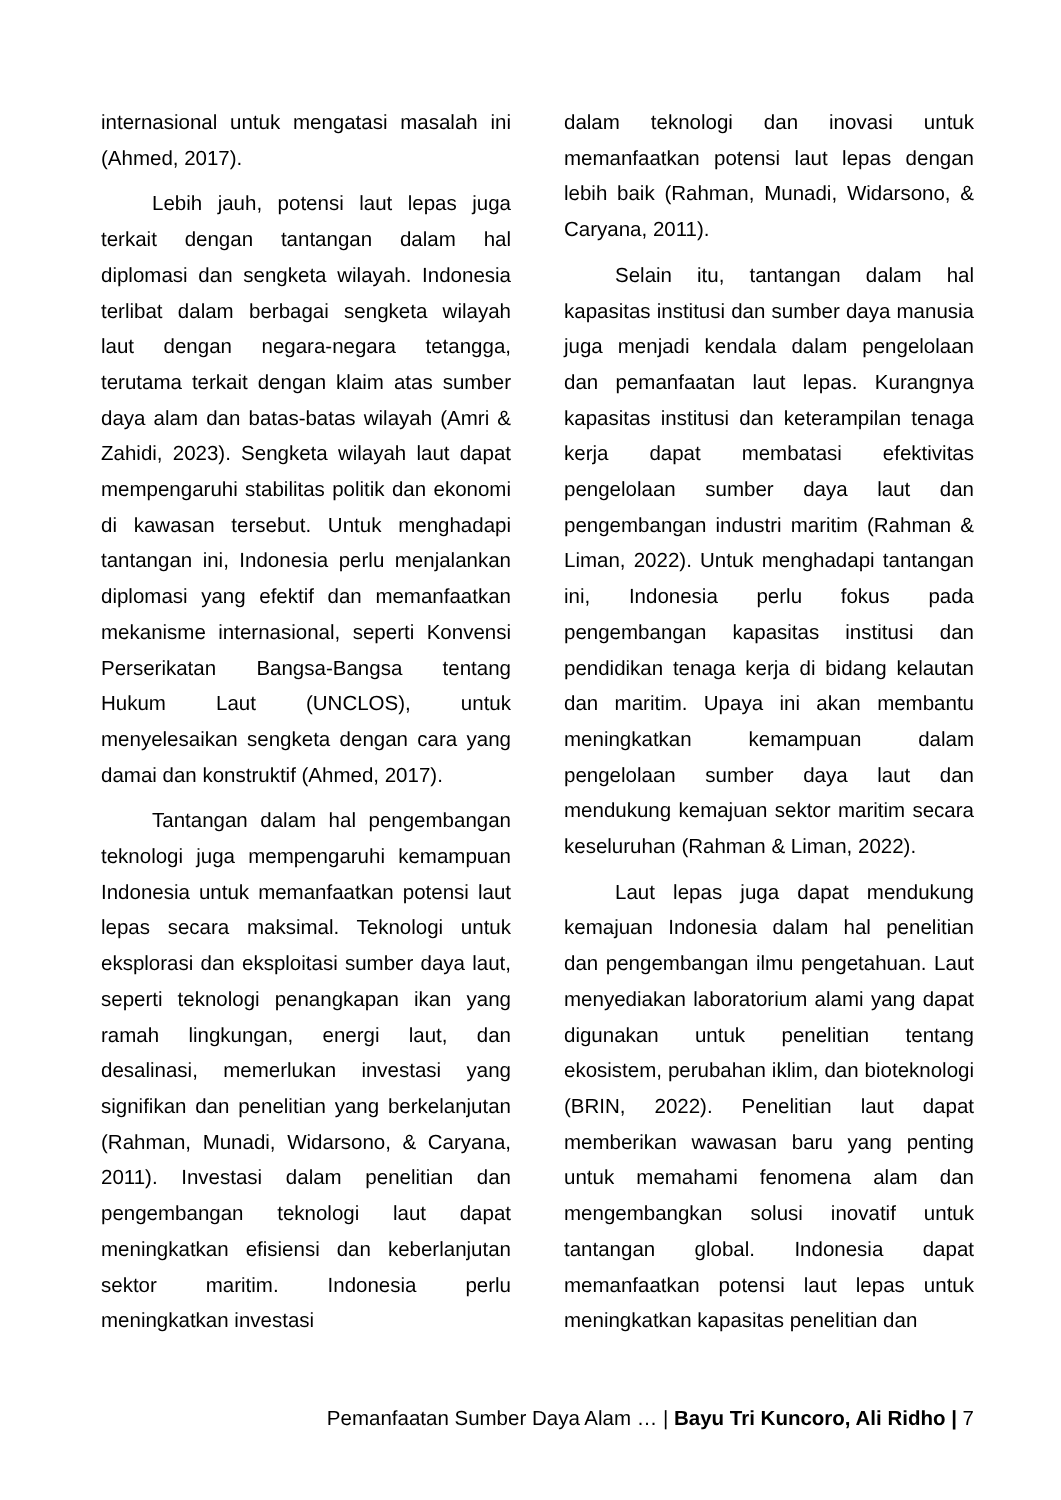internasional untuk mengatasi masalah ini (Ahmed, 2017).
Lebih jauh, potensi laut lepas juga terkait dengan tantangan dalam hal diplomasi dan sengketa wilayah. Indonesia terlibat dalam berbagai sengketa wilayah laut dengan negara-negara tetangga, terutama terkait dengan klaim atas sumber daya alam dan batas-batas wilayah (Amri & Zahidi, 2023). Sengketa wilayah laut dapat mempengaruhi stabilitas politik dan ekonomi di kawasan tersebut. Untuk menghadapi tantangan ini, Indonesia perlu menjalankan diplomasi yang efektif dan memanfaatkan mekanisme internasional, seperti Konvensi Perserikatan Bangsa-Bangsa tentang Hukum Laut (UNCLOS), untuk menyelesaikan sengketa dengan cara yang damai dan konstruktif (Ahmed, 2017).
Tantangan dalam hal pengembangan teknologi juga mempengaruhi kemampuan Indonesia untuk memanfaatkan potensi laut lepas secara maksimal. Teknologi untuk eksplorasi dan eksploitasi sumber daya laut, seperti teknologi penangkapan ikan yang ramah lingkungan, energi laut, dan desalinasi, memerlukan investasi yang signifikan dan penelitian yang berkelanjutan (Rahman, Munadi, Widarsono, & Caryana, 2011). Investasi dalam penelitian dan pengembangan teknologi laut dapat meningkatkan efisiensi dan keberlanjutan sektor maritim. Indonesia perlu meningkatkan investasi
dalam teknologi dan inovasi untuk memanfaatkan potensi laut lepas dengan lebih baik (Rahman, Munadi, Widarsono, & Caryana, 2011).
Selain itu, tantangan dalam hal kapasitas institusi dan sumber daya manusia juga menjadi kendala dalam pengelolaan dan pemanfaatan laut lepas. Kurangnya kapasitas institusi dan keterampilan tenaga kerja dapat membatasi efektivitas pengelolaan sumber daya laut dan pengembangan industri maritim (Rahman & Liman, 2022). Untuk menghadapi tantangan ini, Indonesia perlu fokus pada pengembangan kapasitas institusi dan pendidikan tenaga kerja di bidang kelautan dan maritim. Upaya ini akan membantu meningkatkan kemampuan dalam pengelolaan sumber daya laut dan mendukung kemajuan sektor maritim secara keseluruhan (Rahman & Liman, 2022).
Laut lepas juga dapat mendukung kemajuan Indonesia dalam hal penelitian dan pengembangan ilmu pengetahuan. Laut menyediakan laboratorium alami yang dapat digunakan untuk penelitian tentang ekosistem, perubahan iklim, dan bioteknologi (BRIN, 2022). Penelitian laut dapat memberikan wawasan baru yang penting untuk memahami fenomena alam dan mengembangkan solusi inovatif untuk tantangan global. Indonesia dapat memanfaatkan potensi laut lepas untuk meningkatkan kapasitas penelitian dan
Pemanfaatan Sumber Daya Alam … | Bayu Tri Kuncoro, Ali Ridho | 7